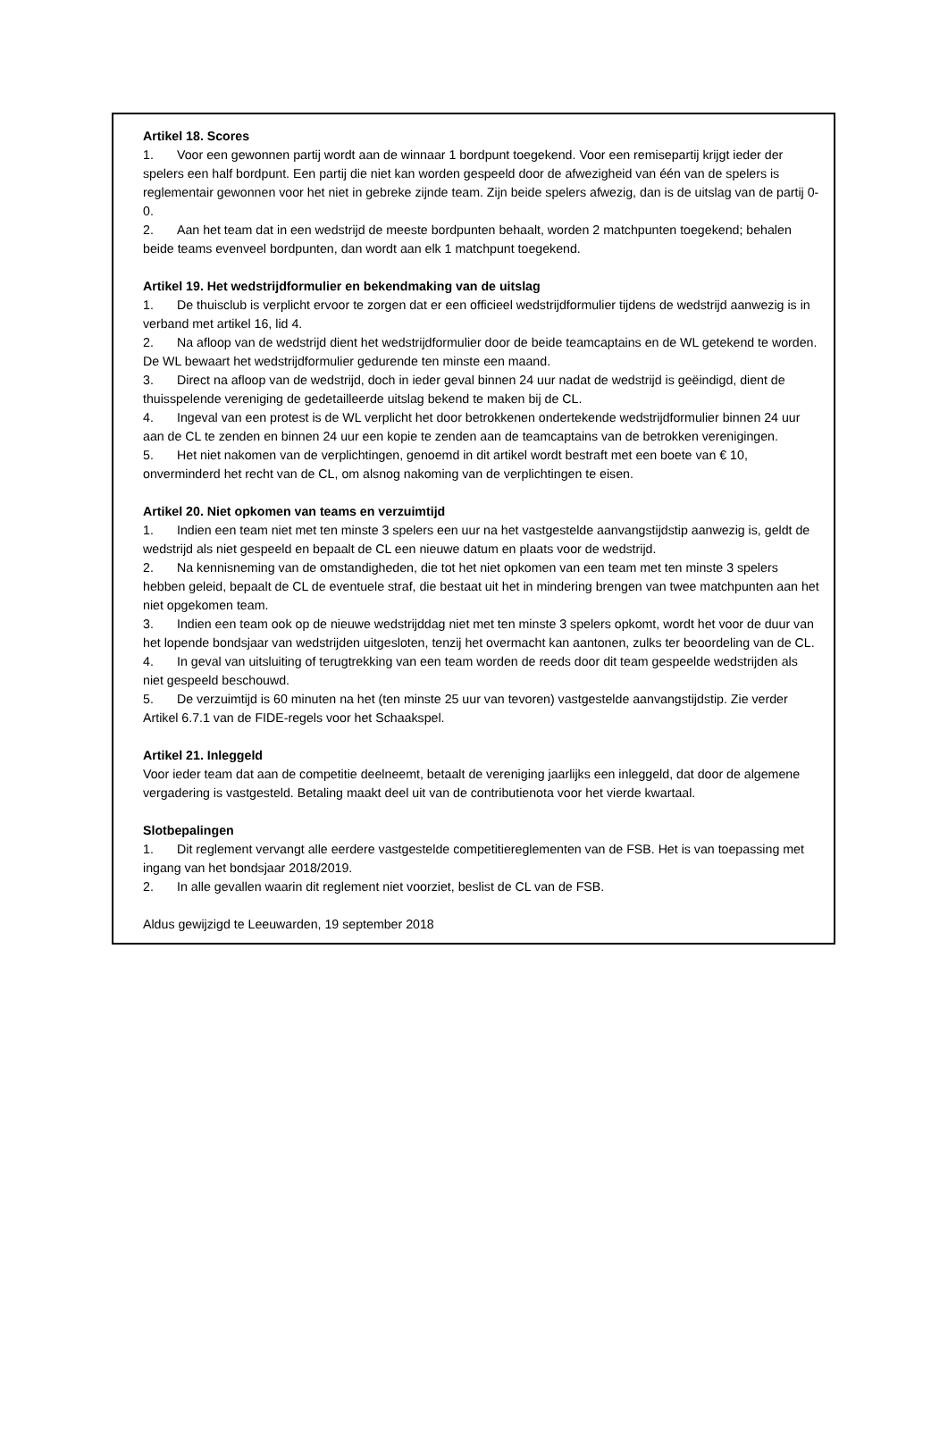Artikel 18. Scores
1. Voor een gewonnen partij wordt aan de winnaar 1 bordpunt toegekend. Voor een remisepartij krijgt ieder der spelers een half bordpunt. Een partij die niet kan worden gespeeld door de afwezigheid van één van de spelers is reglementair gewonnen voor het niet in gebreke zijnde team. Zijn beide spelers afwezig, dan is de uitslag van de partij 0-0.
2. Aan het team dat in een wedstrijd de meeste bordpunten behaalt, worden 2 matchpunten toegekend; behalen beide teams evenveel bordpunten, dan wordt aan elk 1 matchpunt toegekend.
Artikel 19. Het wedstrijdformulier en bekendmaking van de uitslag
1. De thuisclub is verplicht ervoor te zorgen dat er een officieel wedstrijdformulier tijdens de wedstrijd aanwezig is in verband met artikel 16, lid 4.
2. Na afloop van de wedstrijd dient het wedstrijdformulier door de beide teamcaptains en de WL getekend te worden. De WL bewaart het wedstrijdformulier gedurende ten minste een maand.
3. Direct na afloop van de wedstrijd, doch in ieder geval binnen 24 uur nadat de wedstrijd is geëindigd, dient de thuisspelende vereniging de gedetailleerde uitslag bekend te maken bij de CL.
4. Ingeval van een protest is de WL verplicht het door betrokkenen ondertekende wedstrijdformulier binnen 24 uur aan de CL te zenden en binnen 24 uur een kopie te zenden aan de teamcaptains van de betrokken verenigingen.
5. Het niet nakomen van de verplichtingen, genoemd in dit artikel wordt bestraft met een boete van € 10, onverminderd het recht van de CL, om alsnog nakoming van de verplichtingen te eisen.
Artikel 20. Niet opkomen van teams en verzuimtijd
1. Indien een team niet met ten minste 3 spelers een uur na het vastgestelde aanvangstijdstip aanwezig is, geldt de wedstrijd als niet gespeeld en bepaalt de CL een nieuwe datum en plaats voor de wedstrijd.
2. Na kennisneming van de omstandigheden, die tot het niet opkomen van een team met ten minste 3 spelers hebben geleid, bepaalt de CL de eventuele straf, die bestaat uit het in mindering brengen van twee matchpunten aan het niet opgekomen team.
3. Indien een team ook op de nieuwe wedstrijddag niet met ten minste 3 spelers opkomt, wordt het voor de duur van het lopende bondsjaar van wedstrijden uitgesloten, tenzij het overmacht kan aantonen, zulks ter beoordeling van de CL.
4. In geval van uitsluiting of terugtrekking van een team worden de reeds door dit team gespeelde wedstrijden als niet gespeeld beschouwd.
5. De verzuimtijd is 60 minuten na het (ten minste 25 uur van tevoren) vastgestelde aanvangstijdstip. Zie verder Artikel 6.7.1 van de FIDE-regels voor het Schaakspel.
Artikel 21. Inleggeld
Voor ieder team dat aan de competitie deelneemt, betaalt de vereniging jaarlijks een inleggeld, dat door de algemene vergadering is vastgesteld. Betaling maakt deel uit van de contributienota voor het vierde kwartaal.
Slotbepalingen
1. Dit reglement vervangt alle eerdere vastgestelde competitiereglementen van de FSB. Het is van toepassing met ingang van het bondsjaar 2018/2019.
2. In alle gevallen waarin dit reglement niet voorziet, beslist de CL van de FSB.
Aldus gewijzigd te Leeuwarden, 19 september 2018